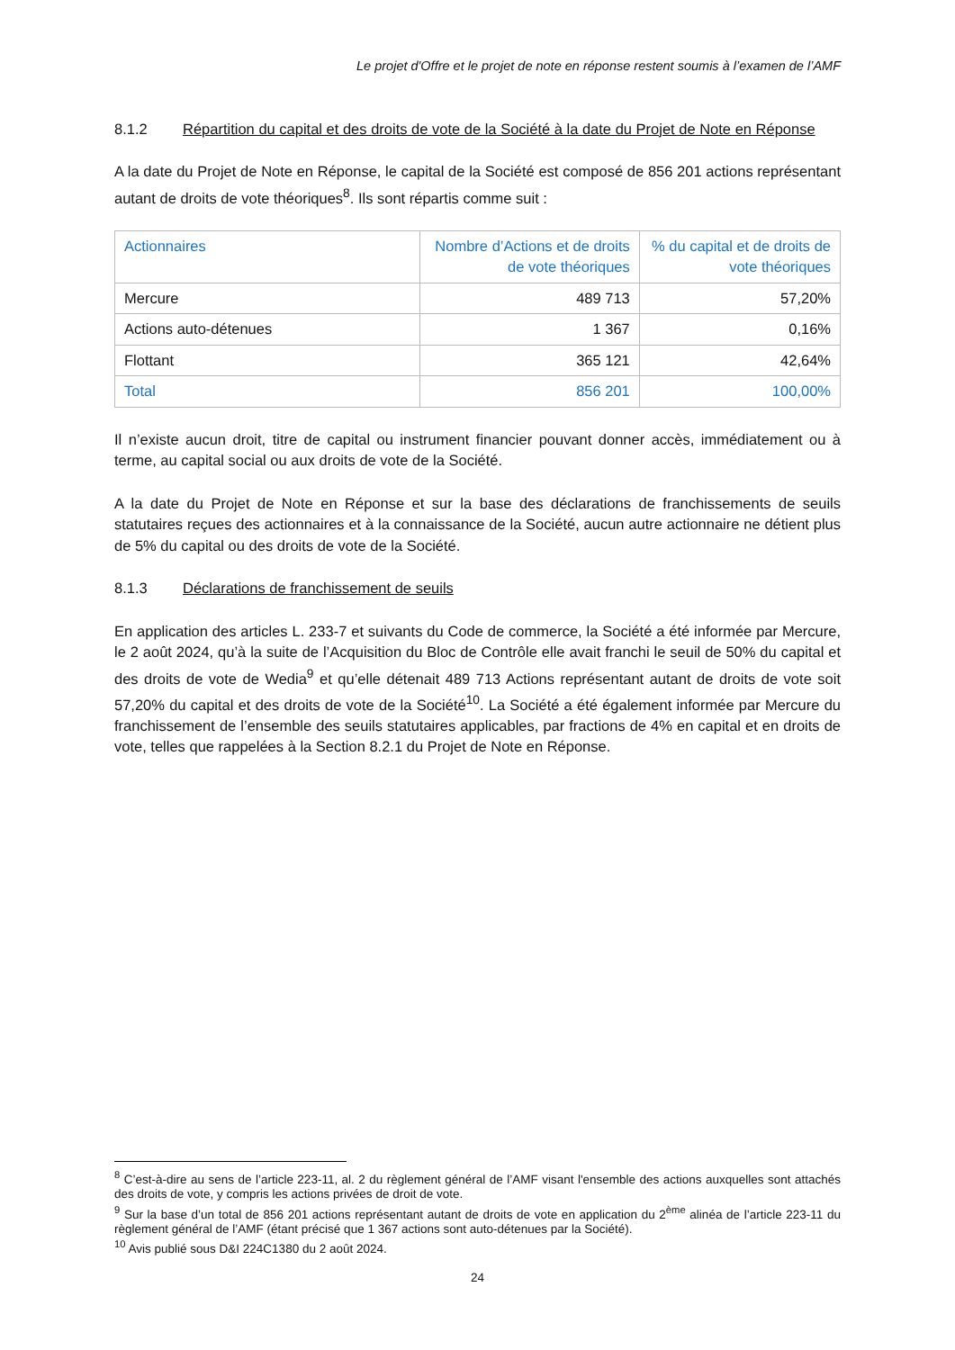Le projet d'Offre et le projet de note en réponse restent soumis à l’examen de l’AMF
8.1.2 Répartition du capital et des droits de vote de la Société à la date du Projet de Note en Réponse
A la date du Projet de Note en Réponse, le capital de la Société est composé de 856 201 actions représentant autant de droits de vote théoriques<sup>8</sup>. Ils sont répartis comme suit :
| Actionnaires | Nombre d’Actions et de droits de vote théoriques | % du capital et de droits de vote théoriques |
| --- | --- | --- |
| Mercure | 489 713 | 57,20% |
| Actions auto-détenues | 1 367 | 0,16% |
| Flottant | 365 121 | 42,64% |
| Total | 856 201 | 100,00% |
Il n’existe aucun droit, titre de capital ou instrument financier pouvant donner accès, immédiatement ou à terme, au capital social ou aux droits de vote de la Société.
A la date du Projet de Note en Réponse et sur la base des déclarations de franchissements de seuils statutaires reçues des actionnaires et à la connaissance de la Société, aucun autre actionnaire ne détient plus de 5% du capital ou des droits de vote de la Société.
8.1.3 Déclarations de franchissement de seuils
En application des articles L. 233-7 et suivants du Code de commerce, la Société a été informée par Mercure, le 2 août 2024, qu’à la suite de l’Acquisition du Bloc de Contrôle elle avait franchi le seuil de 50% du capital et des droits de vote de Wedia<sup>9</sup> et qu’elle détenait 489 713 Actions représentant autant de droits de vote soit 57,20% du capital et des droits de vote de la Société<sup>10</sup>. La Société a été également informée par Mercure du franchissement de l’ensemble des seuils statutaires applicables, par fractions de 4% en capital et en droits de vote, telles que rappelées à la Section 8.2.1 du Projet de Note en Réponse.
<sup>8</sup> C’est-à-dire au sens de l’article 223-11, al. 2 du règlement général de l’AMF visant l'ensemble des actions auxquelles sont attachés des droits de vote, y compris les actions privées de droit de vote.
<sup>9</sup> Sur la base d’un total de 856 201 actions représentant autant de droits de vote en application du 2<sup>ème</sup> alinéa de l’article 223-11 du règlement général de l’AMF (étant précisé que 1 367 actions sont auto-détenues par la Société).
<sup>10</sup> Avis publié sous D&I 224C1380 du 2 août 2024.
24